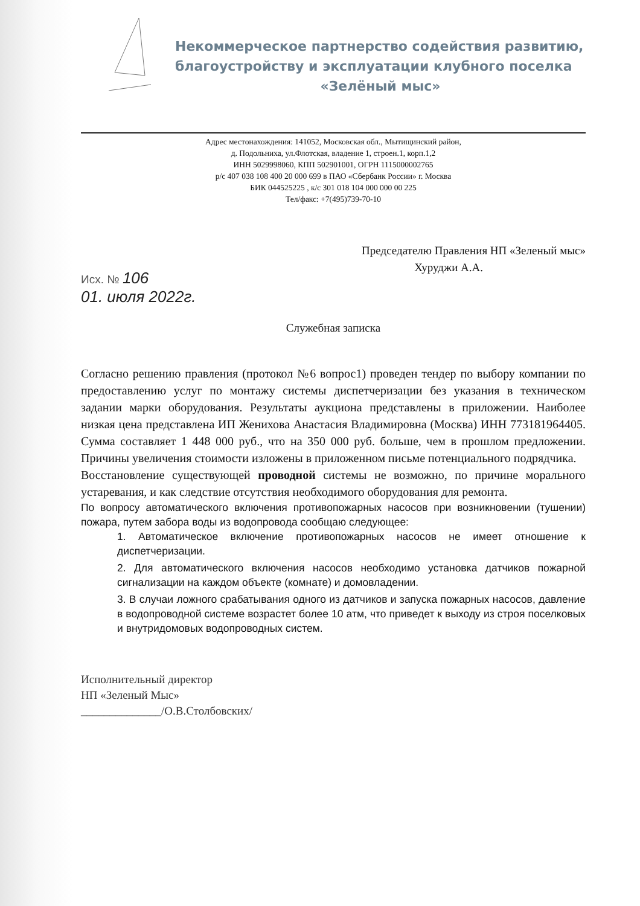Некоммерческое партнерство содействия развитию, благоустройству и эксплуатации клубного поселка
«Зелёный мыс»
Адрес местонахождения: 141052, Московская обл., Мытищинский район,
д. Подольниха, ул.Флотская, владение 1, строен.1, корп.1,2
ИНН 5029998060, КПП 502901001, ОГРН 1115000002765
р/с 407 038 108 400 20 000 699 в ПАО «Сбербанк России» г. Москва
БИК 044525225 , к/с 301 018 104 000 000 00 225
Тел/факс: +7(495)739-70-10
Председателю Правления НП «Зеленый мыс»
Хуруджи А.А.
Исх. № 106
01. июля 2022г.
Служебная записка
Согласно решению правления (протокол №6 вопрос1) проведен тендер по выбору компании по предоставлению услуг по монтажу системы диспетчеризации без указания в техническом задании марки оборудования. Результаты аукциона представлены в приложении. Наиболее низкая цена представлена ИП Женихова Анастасия Владимировна (Москва) ИНН 773181964405. Сумма составляет 1 448 000 руб., что на 350 000 руб. больше, чем в прошлом предложении. Причины увеличения стоимости изложены в приложенном письме потенциального подрядчика.
Восстановление существующей проводной системы не возможно, по причине морального устаревания, и как следствие отсутствия необходимого оборудования для ремонта.
По вопросу автоматического включения противопожарных насосов при возникновении (тушении) пожара, путем забора воды из водопровода сообщаю следующее:
1. Автоматическое включение противопожарных насосов не имеет отношение к диспетчеризации.
2. Для автоматического включения насосов необходимо установка датчиков пожарной сигнализации на каждом объекте (комнате) и домовладении.
3. В случаи ложного срабатывания одного из датчиков и запуска пожарных насосов, давление в водопроводной системе возрастет более 10 атм, что приведет к выходу из строя поселковых и внутридомовых водопроводных систем.
Исполнительный директор
НП «Зеленый Мыс»
______________/О.В.Столбовских/